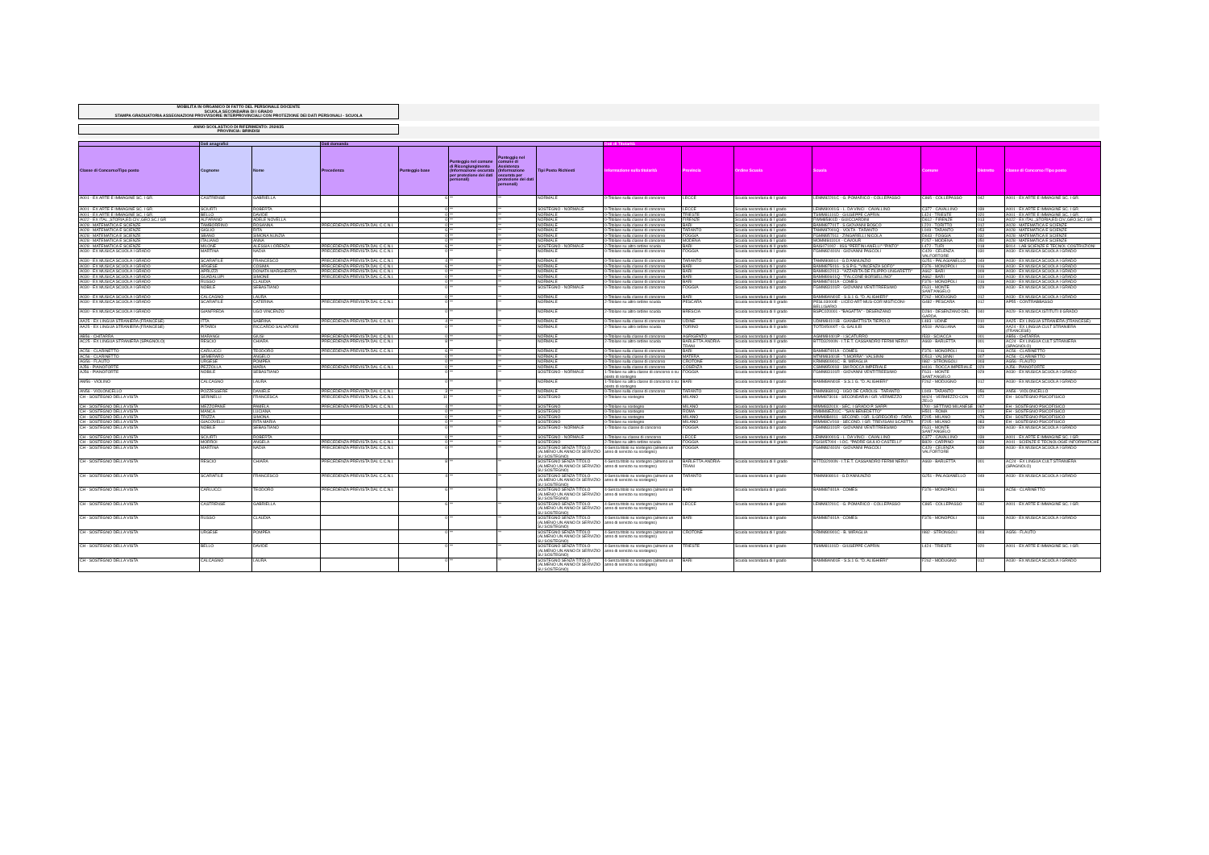MOBILITÀ IN ORGANICO DI FATTO DEL PERSONALE DOCENTE
SCUOLA SECONDARIA DI I GRADO
STAMPA GRADUATORIA ASSEGNAZIONI PROVVISORIE INTERPROVINCIALI CON PROTEZIONE DEI DATI PERSONALI - SCUOLA
ANNO SCOLASTICO DI RIFERIMENTO: 2024/25
PROVINCIA: BRINDISI
| | Dati anagrafici | | Dati domanda | | | | | Dati di Titolarità | | | | | | |
| --- | --- | --- | --- | --- | --- | --- | --- | --- | --- | --- | --- | --- | --- | --- |
| Classe di Concorso/Tipo posto | Cognome | Nome | Precedenza | Punteggio base | Punteggio nel comune di Ricongiungimento (Informazione oscurata per protezione dei dati personali) | Punteggio nel comune di Assistenza (Informazione oscurata per protezione dei dati personali) | Tipi Posto Richiesti | Informazione sulla titolarità | Provincia | Ordine Scuola | Scuola | Comune | Distretto | Classe di Concorso /Tipo posto |
| A001 - EX ARTE E IMMAGINE SC. I GR. | CASTRENSE | GABRIELLA | | 6 | ** | ** | NORMALE | 0-Titolare sulla classe di concorso | LECCE | Scuola secondaria di I grado | LEMM82201C - G. POMARICO - COLLEPASSO | C865 - COLLEPASSO | 042 | A001 - EX ARTE E IMMAGINE SC. I GR. |
| A001 - EX ARTE E IMMAGINE SC. I GR. | SCIURTI | ROBERTA | | 0 | ** | ** | SOSTEGNO - NORMALE | 0-Titolare sulla classe di concorso | LECCE | Scuola secondaria di I grado | LEMM80001G - L. DA VINCI - CAVALLINO | C377 - CAVALLINO | 039 | A001 - EX ARTE E IMMAGINE SC. I GR. |
| A001 - EX ARTE E IMMAGINE SC. I GR. | BELLO | DAVIDE | | 0 | ** | ** | NORMALE | 0-Titolare sulla classe di concorso | TRIESTE | Scuola secondaria di I grado | TSMM81101D - GIUSEPPE CAPRIN | L424 - TRIESTE | 020 | A001 - EX ARTE E IMMAGINE SC. I GR. |
| A022 - EX ITAL.,STORIA,ED.CIV.,GEO.SC.I GR | ALFARANO | ADELE NOVELLA | | 0 | ** | ** | NORMALE | 0-Titolare sulla classe di concorso | FIRENZE | Scuola secondaria di I grado | FIMM85801D - GUICCIARDINI | D612 - FIRENZE | 013 | A022 - EX ITAL.,STORIA,ED.CIV.,GEO.SC.I GR |
| A028 - MATEMATICA E SCIENZE | TAMBORRINO | ROSANNA | PRECEDENZA PREVISTA DAL C.C.N.I. | 0 | ** | ** | NORMALE | 0-Titolare sulla classe di concorso | BARI | Scuola secondaria di I grado | BAMM87701T - S.GIOVANNI BOSCO | L220 - TORITTO | 012 | A028 - MATEMATICA E SCIENZE |
| A028 - MATEMATICA E SCIENZE | GIGLIO | RITA | | 6 | ** | ** | NORMALE | 0-Titolare sulla classe di concorso | TARANTO | Scuola secondaria di I grado | TAMM87001Q - VOLTA - TARANTO | L049 - TARANTO | 053 | A028 - MATEMATICA E SCIENZE |
| A028 - MATEMATICA E SCIENZE | SBANO | SIMONA NUNZIA | | 0 | ** | ** | NORMALE | 0-Titolare sulla classe di concorso | FOGGIA | Scuola secondaria di I grado | FGMM857011 - ZINGARELLI NICOLA | D643 - FOGGIA | 032 | A028 - MATEMATICA E SCIENZE |
| A028 - MATEMATICA E SCIENZE | ITALIANO | ANNA | | 0 | ** | ** | NORMALE | 0-Titolare sulla classe di concorso | MODENA | Scuola secondaria di I grado | MOMM84101X - CAVOUR | F257 - MODENA | 050 | A028 - MATEMATICA E SCIENZE |
| A028 - MATEMATICA E SCIENZE | MILONE | ALESSIA LORENZA | PRECEDENZA PREVISTA DAL C.C.N.I. | 6 | ** | ** | SOSTEGNO - NORMALE | 2-Titolare su altro ordine scuola | BARI | Scuola secondaria di II grado | BAIS071002 - IISS "PERTINI-ANELLI"-"PINTO" | L472 - TURI | 018 | B014 - LAB SCIENZE E TECNOL COSTRUZIONI |
| A030 - EX MUSICA SCUOLA I GRADO | MARTINA | NADIA | PRECEDENZA PREVISTA DAL C.C.N.I. | 0 | ** | ** | NORMALE | 0-Titolare sulla classe di concorso | FOGGIA | Scuola secondaria di I grado | FGMM82401N - GIOVANNI PASCOLI | C429 - CELENZA VALFORTORE | 030 | A030 - EX MUSICA SCUOLA I GRADO |
| A030 - EX MUSICA SCUOLA I GRADO | SCARAFILE | FRANCESCO | PRECEDENZA PREVISTA DAL C.C.N.I. | 4 | ** | ** | NORMALE | 0-Titolare sulla classe di concorso | TARANTO | Scuola secondaria di I grado | TAMM808014 - G.D'ANNUNZIO | G251 - PALAGIANELLO | 049 | A030 - EX MUSICA SCUOLA I GRADO |
| A030 - EX MUSICA SCUOLA I GRADO | ARGESE | COSIMA | PRECEDENZA PREVISTA DAL C.C.N.I. | 6 | ** | ** | NORMALE | 0-Titolare sulla classe di concorso | BARI | Scuola secondaria di I grado | BAMM875016 - S.S.P.G. "VINCENZA SOFO" | F376 - MONOPOLI | 016 | A030 - EX MUSICA SCUOLA I GRADO |
| A030 - EX MUSICA SCUOLA I GRADO | APRUZZI | DONATA MARGHERITA | PRECEDENZA PREVISTA DAL C.C.N.I. | 0 | ** | ** | NORMALE | 0-Titolare sulla classe di concorso | BARI | Scuola secondaria di I grado | BAMM812013 - "AZZARITA-DE FILIPPO-UNGARETTI" | A662 - BARI | 009 | A030 - EX MUSICA SCUOLA I GRADO |
| A030 - EX MUSICA SCUOLA I GRADO | GUADALUPI | SIMONE | PRECEDENZA PREVISTA DAL C.C.N.I. | 0 | ** | ** | NORMALE | 0-Titolare sulla classe di concorso | BARI | Scuola secondaria di I grado | BAMM80601Q - "FALCONE-BORSELLINO" | A662 - BARI | 010 | A030 - EX MUSICA SCUOLA I GRADO |
| A030 - EX MUSICA SCUOLA I GRADO | RUSSO | CLAUDIA | | 0 | ** | ** | NORMALE | 0-Titolare sulla classe di concorso | BARI | Scuola secondaria di I grado | BAMM87401A - COMES | F376 - MONOPOLI | 016 | A030 - EX MUSICA SCUOLA I GRADO |
| A030 - EX MUSICA SCUOLA I GRADO | NOBILE | SEBASTIANO | | 0 | ** | ** | SOSTEGNO - NORMALE | 0-Titolare sulla classe di concorso | FOGGIA | Scuola secondaria di I grado | FGMM83101R - GIOVANNI VENTITREESIMO | F631 - MONTE SANT'ANGELO | 029 | A030 - EX MUSICA SCUOLA I GRADO |
| A030 - EX MUSICA SCUOLA I GRADO | CALCAGNO | LAURA | | 0 | ** | ** | NORMALE | 0-Titolare sulla classe di concorso | BARI | Scuola secondaria di I grado | BAMM8AN01E - S.S.1 G. "D. ALIGHIERI" | F262 - MODUGNO | 012 | A030 - EX MUSICA SCUOLA I GRADO |
| A030 - EX MUSICA SCUOLA I GRADO | SCARAFILE | CATERINA | PRECEDENZA PREVISTA DAL C.C.N.I. | 0 | ** | ** | NORMALE | 2-Titolare su altro ordine scuola | PESCARA | Scuola secondaria di II grado | PESL03000E - LICEO ART-MUS-COR MISTICONI-BELLISARIO | G482 - PESCARA | 012 | AP55 - CONTRABBASSO |
| A030 - EX MUSICA SCUOLA I GRADO | GIANFREDA | UGO VINCENZO | | 0 | ** | ** | NORMALE | 2-Titolare su altro ordine scuola | BRESCIA | Scuola secondaria di II grado | BSPC020001 - "BAGATTA" - DESENZANO | D284 - DESENZANO DEL GARDA | 040 | A029 - EX MUSICA ISTITUTI II GRADO |
| AA25 - EX LINGUA STRANIERA (FRANCESE) | ITTA | SABRINA | PRECEDENZA PREVISTA DAL C.C.N.I. | 4 | ** | ** | NORMALE | 0-Titolare sulla classe di concorso | UDINE | Scuola secondaria di I grado | UDMM84101B - GIANBATTISTA TIEPOLO | L483 - UDINE | 010 | AA25 - EX LINGUA STRANIERA (FRANCESE) |
| AA25 - EX LINGUA STRANIERA (FRANCESE) | PITARDI | RICCARDO SALVATORE | | 0 | ** | ** | NORMALE | 2-Titolare su altro ordine scuola | TORINO | Scuola secondaria di II grado | TOTD05000T - G. GALILEI | A518 - AVIGLIANA | 036 | AA24 - EX LINGUA CULT STRANIERA (FRANCESE) |
| AB56 - CHITARRA | MARANGI | GIUSI | PRECEDENZA PREVISTA DAL C.C.N.I. | 0 | ** | ** | NORMALE | 0-Titolare sulla classe di concorso | AGRIGENTO | Scuola secondaria di I grado | AGMM84401P - I.SCATURRO | I533 - SCIACCA | 001 | AB56 - CHITARRA |
| AC25 - EX LINGUA STRANIERA (SPAGNOLO) | RESCIO | CHIARA | PRECEDENZA PREVISTA DAL C.C.N.I. | 8 | ** | ** | NORMALE | 2-Titolare su altro ordine scuola | BARLETTA-ANDRIA-TRANI | Scuola secondaria di II grado | BTTD32000N - I.T.E.T. CASSANDRO FERMI NERVI | A669 - BARLETTA | 001 | AC24 - EX LINGUA CULT STRANIERA (SPAGNOLO) |
| AC56 - CLARINETTO | CARLUCCI | TEODORO | PRECEDENZA PREVISTA DAL C.C.N.I. | 6 | ** | ** | NORMALE | 0-Titolare sulla classe di concorso | BARI | Scuola secondaria di I grado | BAMM87401A - COMES | F376 - MONOPOLI | 016 | AC56 - CLARINETTO |
| AC56 - CLARINETTO | SEMERARO | ANGELO | | 0 | ** | ** | NORMALE | 0-Titolare sulla classe di concorso | MATERA | Scuola secondaria di I grado | MTMM83401E - "I.MORRA"- VALSINNI | D513 - VALSINNI | 007 | AC56 - CLARINETTO |
| AG56 - FLAUTO | URGESE | POMPEA | | 0 | ** | ** | NORMALE | 0-Titolare sulla classe di concorso | CROTONE | Scuola secondaria di I grado | KRMM80901C - B. MIRAGLIA | I982 - STRONGOLI | 003 | AG56 - FLAUTO |
| AJ56 - PIANOFORTE | PEZZOLLA | MARIA | PRECEDENZA PREVISTA DAL C.C.N.I. | 0 | ** | ** | NORMALE | 0-Titolare sulla classe di concorso | COSENZA | Scuola secondaria di I grado | CSMM850018 - SM ROCCA IMPERIALE | H416 - ROCCA IMPERIALE | 029 | AJ56 - PIANOFORTE |
| AJ56 - PIANOFORTE | NOBILE | SEBASTIANO | | 0 | ** | ** | SOSTEGNO - NORMALE | 1-Titolare su altra classe di concorso o su posto di sostegno | FOGGIA | Scuola secondaria di I grado | FGMM83101R - GIOVANNI VENTITREESIMO | F631 - MONTE SANT'ANGELO | 029 | A030 - EX MUSICA SCUOLA I GRADO |
| AM56 - VIOLINO | CALCAGNO | LAURA | | 0 | ** | ** | NORMALE | 1-Titolare su altra classe di concorso o su posto di sostegno | BARI | Scuola secondaria di I grado | BAMM8AN01E - S.S.1 G. "D. ALIGHIERI" | F262 - MODUGNO | 012 | A030 - EX MUSICA SCUOLA I GRADO |
| AN56 - VIOLONCELLO | POZZESSERE | DANIELE | PRECEDENZA PREVISTA DAL C.C.N.I. | 3 | ** | ** | NORMALE | 0-Titolare sulla classe di concorso | TARANTO | Scuola secondaria di I grado | TAMM86801Q - UGO DE CAROLIS - TARANTO | L049 - TARANTO | 056 | AN56 - VIOLONCELLO |
| CH - SOSTEGNO DELLA VISTA | SERINELLI | FRANCESCA | PRECEDENZA PREVISTA DAL C.C.N.I. | 11 | ** | ** | SOSTEGNO | 0-Titolare su sostegno | MILANO | Scuola secondaria di I grado | MIMM873016 - SECONDARIA I GR. VERMEZZO | M424 - VERMEZZO CON ZELO | 072 | EH - SOSTEGNO PSICOFISICO |
| CH - SOSTEGNO DELLA VISTA | MEZZOPANE | PAMELA | PRECEDENZA PREVISTA DAL C.C.N.I. | 4 | ** | ** | SOSTEGNO | 0-Titolare su sostegno | MILANO | Scuola secondaria di I grado | MIMM83201X - SEC. I GRADO P. SARPI | I700 - SETTIMO MILANESE | 067 | EH - SOSTEGNO PSICOFISICO |
| CH - SOSTEGNO DELLA VISTA | MANCA | LUCIANA | | 0 | ** | ** | SOSTEGNO | 0-Titolare su sostegno | ROMA | Scuola secondaria di I grado | RMMM8EZ01C - "SAN BENEDETTO" | H501 - ROMA | 015 | EH - SOSTEGNO PSICOFISICO |
| CH - SOSTEGNO DELLA VISTA | TRIZZA | SIMONA | | 0 | ** | ** | SOSTEGNO | 0-Titolare su sostegno | MILANO | Scuola secondaria di I grado | MIMM8B4011 - SECOND. I GR. S.GREGORIO - FARA | F205 - MILANO | 076 | EH - SOSTEGNO PSICOFISICO |
| CH - SOSTEGNO DELLA VISTA | GIACOVELLI | RITA MARIA | | 0 | ** | ** | SOSTEGNO | 0-Titolare su sostegno | MILANO | Scuola secondaria di I grado | MIMM8CV018 - SECOND. I GR. TREVISANI SCAETTA | F205 - MILANO | 083 | EH - SOSTEGNO PSICOFISICO |
| CH - SOSTEGNO DELLA VISTA | NOBILE | SEBASTIANO | | 0 | ** | ** | SOSTEGNO - NORMALE | 1-Titolare su classe di concorso | FOGGIA | Scuola secondaria di I grado | FGMM83101R - GIOVANNI VENTITREESIMO | F631 - MONTE SANT'ANGELO | 029 | A030 - EX MUSICA SCUOLA I GRADO |
| CH - SOSTEGNO DELLA VISTA | SCIURTI | ROBERTA | | 0 | ** | ** | SOSTEGNO - NORMALE | 1-Titolare su classe di concorso | LECCE | Scuola secondaria di I grado | LEMM80001G - L. DA VINCI - CAVALLINO | C377 - CAVALLINO | 039 | A001 - EX ARTE E IMMAGINE SC. I GR. |
| CH - SOSTEGNO DELLA VISTA | MORROI | ANGELA | PRECEDENZA PREVISTA DAL C.C.N.I. | 0 | ** | ** | SOSTEGNO | 2-Titolare su altro ordine scuola | FOGGIA | Scuola secondaria di II grado | FGIS057004 - I.OC. "PADRE GIULIO CASTELLI" | B829 - CARPINO | 028 | A041 - SCIENZE E TECNOLOGIE INFORMATICHE |
| CH - SOSTEGNO DELLA VISTA | MARTINA | NADIA | PRECEDENZA PREVISTA DAL C.C.N.I. | 0 | ** | ** | SOSTEGNO SENZA TITOLO (ALMENO UN ANNO DI SERVIZIO SU SOSTEGNO) | 4-Senza titolo su sostegno (almeno un anno di servizio su sostegno) | FOGGIA | | FGMM82401N - GIOVANNI PASCOLI | C429 - CELENZA VALFORTORE | 030 | A030 - EX MUSICA SCUOLA I GRADO |
| CH - SOSTEGNO DELLA VISTA | RESCIO | CHIARA | PRECEDENZA PREVISTA DAL C.C.N.I. | 8 | ** | ** | SOSTEGNO SENZA TITOLO (ALMENO UN ANNO DI SERVIZIO SU SOSTEGNO) | 4-Senza titolo su sostegno (almeno un anno di servizio su sostegno) | BARLETTA-ANDRIA-TRANI | Scuola secondaria di II grado | BTTD32000N - I.T.E.T. CASSANDRO FERMI NERVI | A669 - BARLETTA | 001 | AC24 - EX LINGUA CULT STRANIERA (SPAGNOLO) |
| CH - SOSTEGNO DELLA VISTA | SCARAFILE | FRANCESCO | PRECEDENZA PREVISTA DAL C.C.N.I. | 4 | ** | ** | SOSTEGNO SENZA TITOLO (ALMENO UN ANNO DI SERVIZIO SU SOSTEGNO) | 4-Senza titolo su sostegno (almeno un anno di servizio su sostegno) | TARANTO | Scuola secondaria di I grado | TAMM808014 - G.D'ANNUNZIO | G251 - PALAGIANELLO | 049 | A030 - EX MUSICA SCUOLA I GRADO |
| CH - SOSTEGNO DELLA VISTA | CARLUCCI | TEODORO | PRECEDENZA PREVISTA DAL C.C.N.I. | 6 | ** | ** | SOSTEGNO SENZA TITOLO (ALMENO UN ANNO DI SERVIZIO SU SOSTEGNO) | 4-Senza titolo su sostegno (almeno un anno di servizio su sostegno) | BARI | Scuola secondaria di I grado | BAMM87401A - COMES | F376 - MONOPOLI | 016 | AC56 - CLARINETTO |
| CH - SOSTEGNO DELLA VISTA | CASTRENSE | GABRIELLA | | 6 | ** | ** | SOSTEGNO SENZA TITOLO (ALMENO UN ANNO DI SERVIZIO SU SOSTEGNO) | 4-Senza titolo su sostegno (almeno un anno di servizio su sostegno) | LECCE | Scuola secondaria di I grado | LEMM82201C - G. POMARICO - COLLEPASSO | C865 - COLLEPASSO | 042 | A001 - EX ARTE E IMMAGINE SC. I GR. |
| CH - SOSTEGNO DELLA VISTA | RUSSO | CLAUDIA | | 0 | ** | ** | SOSTEGNO SENZA TITOLO (ALMENO UN ANNO DI SERVIZIO SU SOSTEGNO) | 4-Senza titolo su sostegno (almeno un anno di servizio su sostegno) | BARI | Scuola secondaria di I grado | BAMM87401A - COMES | F376 - MONOPOLI | 016 | A030 - EX MUSICA SCUOLA I GRADO |
| CH - SOSTEGNO DELLA VISTA | URGESE | POMPEA | | 0 | ** | ** | SOSTEGNO SENZA TITOLO (ALMENO UN ANNO DI SERVIZIO SU SOSTEGNO) | 4-Senza titolo su sostegno (almeno un anno di servizio su sostegno) | CROTONE | Scuola secondaria di I grado | KRMM80901C - B. MIRAGLIA | I982 - STRONGOLI | 003 | AG56 - FLAUTO |
| CH - SOSTEGNO DELLA VISTA | BELLO | DAVIDE | | 0 | ** | ** | SOSTEGNO SENZA TITOLO (ALMENO UN ANNO DI SERVIZIO SU SOSTEGNO) | 4-Senza titolo su sostegno (almeno un anno di servizio su sostegno) | TRIESTE | Scuola secondaria di I grado | TSMM81101D - GIUSEPPE CAPRIN | L424 - TRIESTE | 020 | A001 - EX ARTE E IMMAGINE SC. I GR. |
| CH - SOSTEGNO DELLA VISTA | CALCAGNO | LAURA | | 0 | ** | ** | SOSTEGNO SENZA TITOLO (ALMENO UN ANNO DI SERVIZIO SU SOSTEGNO) | 4-Senza titolo su sostegno (almeno un anno di servizio su sostegno) | BARI | Scuola secondaria di I grado | BAMM8AN01E - S.S.1 G. "D. ALIGHIERI" | F262 - MODUGNO | 012 | A030 - EX MUSICA SCUOLA I GRADO |